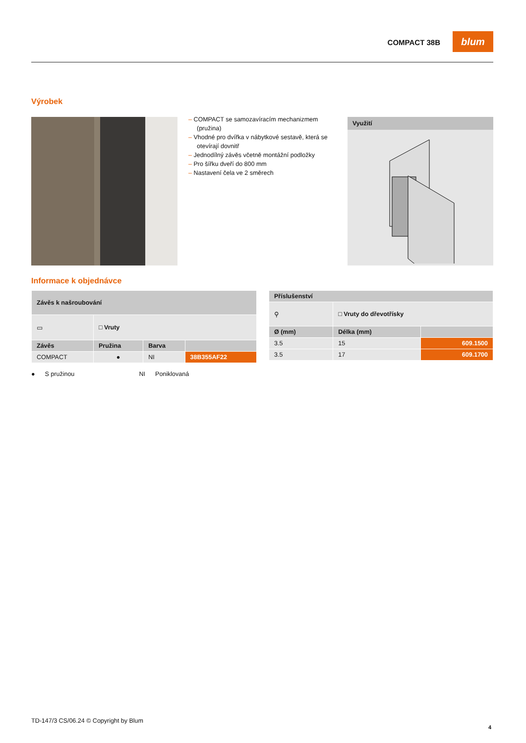COMPACT 38B
blum
Výrobek
– COMPACT se samozavíracím mechanizmem (pružina)
– Vhodné pro dvířka v nábytkové sestavě, která se otevírají dovnitř
– Jednodílný závěs včetně montážní podložky
– Pro šířku dveří do 800 mm
– Nastavení čela ve 2 směrech
Využití
Informace k objednávce
| Závěs k našroubování | | | |
| --- | --- | --- | --- |
| ▭ | □ Vruty | | |
| Závěs | Pružina | Barva | |
| COMPACT | ● | NI | 38B355AF22 |
| Příslušenství | | |
| --- | --- | --- |
| ⚲ | □ Vruty do dřevotřísky | |
| Ø (mm) | Délka (mm) | |
| 3.5 | 15 | 609.1500 |
| 3.5 | 17 | 609.1700 |
● S pružinou NI Poniklovaná
TD-147/3 CS/06.24 © Copyright by Blum
4